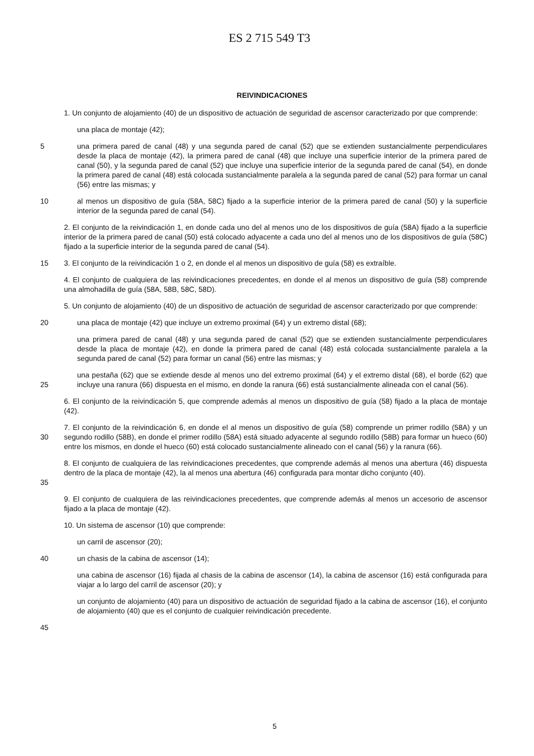ES 2 715 549 T3
REIVINDICACIONES
1. Un conjunto de alojamiento (40) de un dispositivo de actuación de seguridad de ascensor caracterizado por que comprende:
una placa de montaje (42);
5 una primera pared de canal (48) y una segunda pared de canal (52) que se extienden sustancialmente perpendiculares desde la placa de montaje (42), la primera pared de canal (48) que incluye una superficie interior de la primera pared de canal (50), y la segunda pared de canal (52) que incluye una superficie interior de la segunda pared de canal (54), en donde la primera pared de canal (48) está colocada sustancialmente paralela a la segunda pared de canal (52) para formar un canal (56) entre las mismas; y
10 al menos un dispositivo de guía (58A, 58C) fijado a la superficie interior de la primera pared de canal (50) y la superficie interior de la segunda pared de canal (54).
2. El conjunto de la reivindicación 1, en donde cada uno del al menos uno de los dispositivos de guía (58A) fijado a la superficie interior de la primera pared de canal (50) está colocado adyacente a cada uno del al menos uno de los dispositivos de guía (58C) fijado a la superficie interior de la segunda pared de canal (54).
15 3. El conjunto de la reivindicación 1 o 2, en donde el al menos un dispositivo de guía (58) es extraíble.
4. El conjunto de cualquiera de las reivindicaciones precedentes, en donde el al menos un dispositivo de guía (58) comprende una almohadilla de guía (58A, 58B, 58C, 58D).
5. Un conjunto de alojamiento (40) de un dispositivo de actuación de seguridad de ascensor caracterizado por que comprende:
20 una placa de montaje (42) que incluye un extremo proximal (64) y un extremo distal (68);
una primera pared de canal (48) y una segunda pared de canal (52) que se extienden sustancialmente perpendiculares desde la placa de montaje (42), en donde la primera pared de canal (48) está colocada sustancialmente paralela a la segunda pared de canal (52) para formar un canal (56) entre las mismas; y
25 una pestaña (62) que se extiende desde al menos uno del extremo proximal (64) y el extremo distal (68), el borde (62) que incluye una ranura (66) dispuesta en el mismo, en donde la ranura (66) está sustancialmente alineada con el canal (56).
6. El conjunto de la reivindicación 5, que comprende además al menos un dispositivo de guía (58) fijado a la placa de montaje (42).
30 7. El conjunto de la reivindicación 6, en donde el al menos un dispositivo de guía (58) comprende un primer rodillo (58A) y un segundo rodillo (58B), en donde el primer rodillo (58A) está situado adyacente al segundo rodillo (58B) para formar un hueco (60) entre los mismos, en donde el hueco (60) está colocado sustancialmente alineado con el canal (56) y la ranura (66).
35 8. El conjunto de cualquiera de las reivindicaciones precedentes, que comprende además al menos una abertura (46) dispuesta dentro de la placa de montaje (42), la al menos una abertura (46) configurada para montar dicho conjunto (40).
9. El conjunto de cualquiera de las reivindicaciones precedentes, que comprende además al menos un accesorio de ascensor fijado a la placa de montaje (42).
10. Un sistema de ascensor (10) que comprende:
un carril de ascensor (20);
40 un chasis de la cabina de ascensor (14);
una cabina de ascensor (16) fijada al chasis de la cabina de ascensor (14), la cabina de ascensor (16) está configurada para viajar a lo largo del carril de ascensor (20); y
un conjunto de alojamiento (40) para un dispositivo de actuación de seguridad fijado a la cabina de ascensor (16), el conjunto de alojamiento (40) que es el conjunto de cualquier reivindicación precedente.
45
5